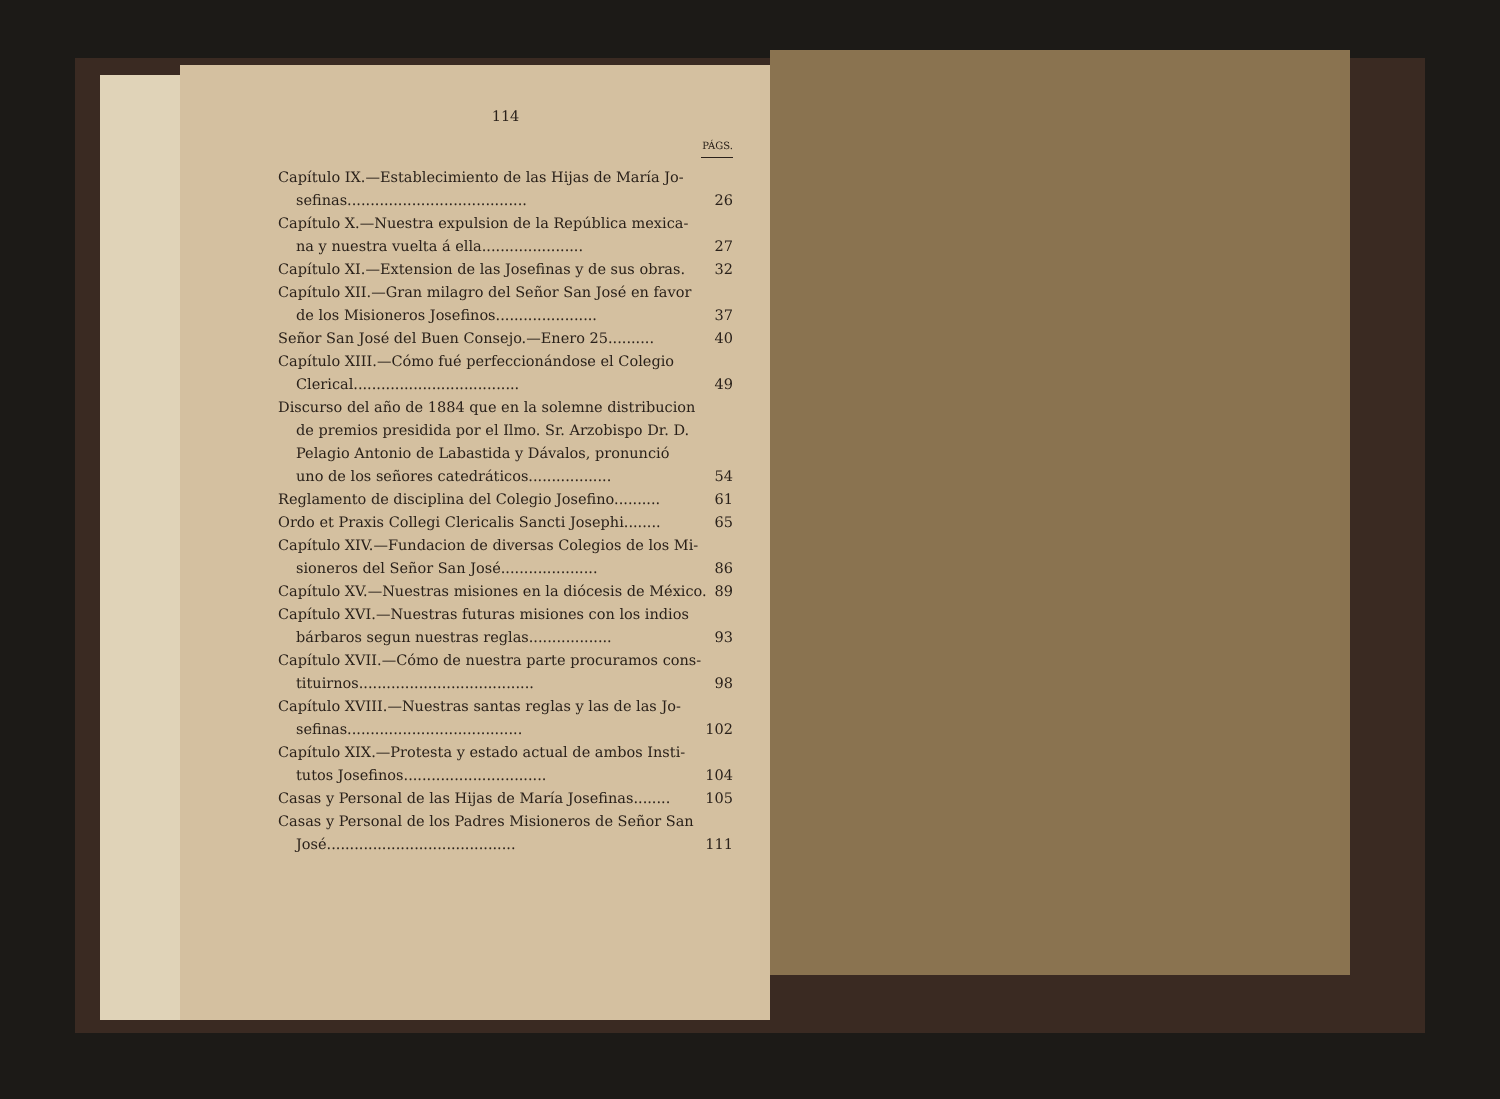114
PÁGS.
Capítulo IX.—Establecimiento de las Hijas de María Jo-
sefinas....................................... 26
Capítulo X.—Nuestra expulsion de la República mexica-
na y nuestra vuelta á ella...................... 27
Capítulo XI.—Extension de las Josefinas y de sus obras. 32
Capítulo XII.—Gran milagro del Señor San José en favor
de los Misioneros Josefinos...................... 37
Señor San José del Buen Consejo.—Enero 25.......... 40
Capítulo XIII.—Cómo fué perfeccionándose el Colegio
Clerical.................................... 49
Discurso del año de 1884 que en la solemne distribucion
de premios presidida por el Ilmo. Sr. Arzobispo Dr. D.
Pelagio Antonio de Labastida y Dávalos, pronunció
uno de los señores catedráticos.................. 54
Reglamento de disciplina del Colegio Josefino.......... 61
Ordo et Praxis Collegi Clericalis Sancti Josephi........ 65
Capítulo XIV.—Fundacion de diversas Colegios de los Mi-
sioneros del Señor San José..................... 86
Capítulo XV.—Nuestras misiones en la diócesis de México. 89
Capítulo XVI.—Nuestras futuras misiones con los indios
bárbaros segun nuestras reglas.................. 93
Capítulo XVII.—Cómo de nuestra parte procuramos cons-
tituirnos...................................... 98
Capítulo XVIII.—Nuestras santas reglas y las de las Jo-
sefinas...................................... 102
Capítulo XIX.—Protesta y estado actual de ambos Insti-
tutos Josefinos............................... 104
Casas y Personal de las Hijas de María Josefinas........ 105
Casas y Personal de los Padres Misioneros de Señor San
José......................................... 111